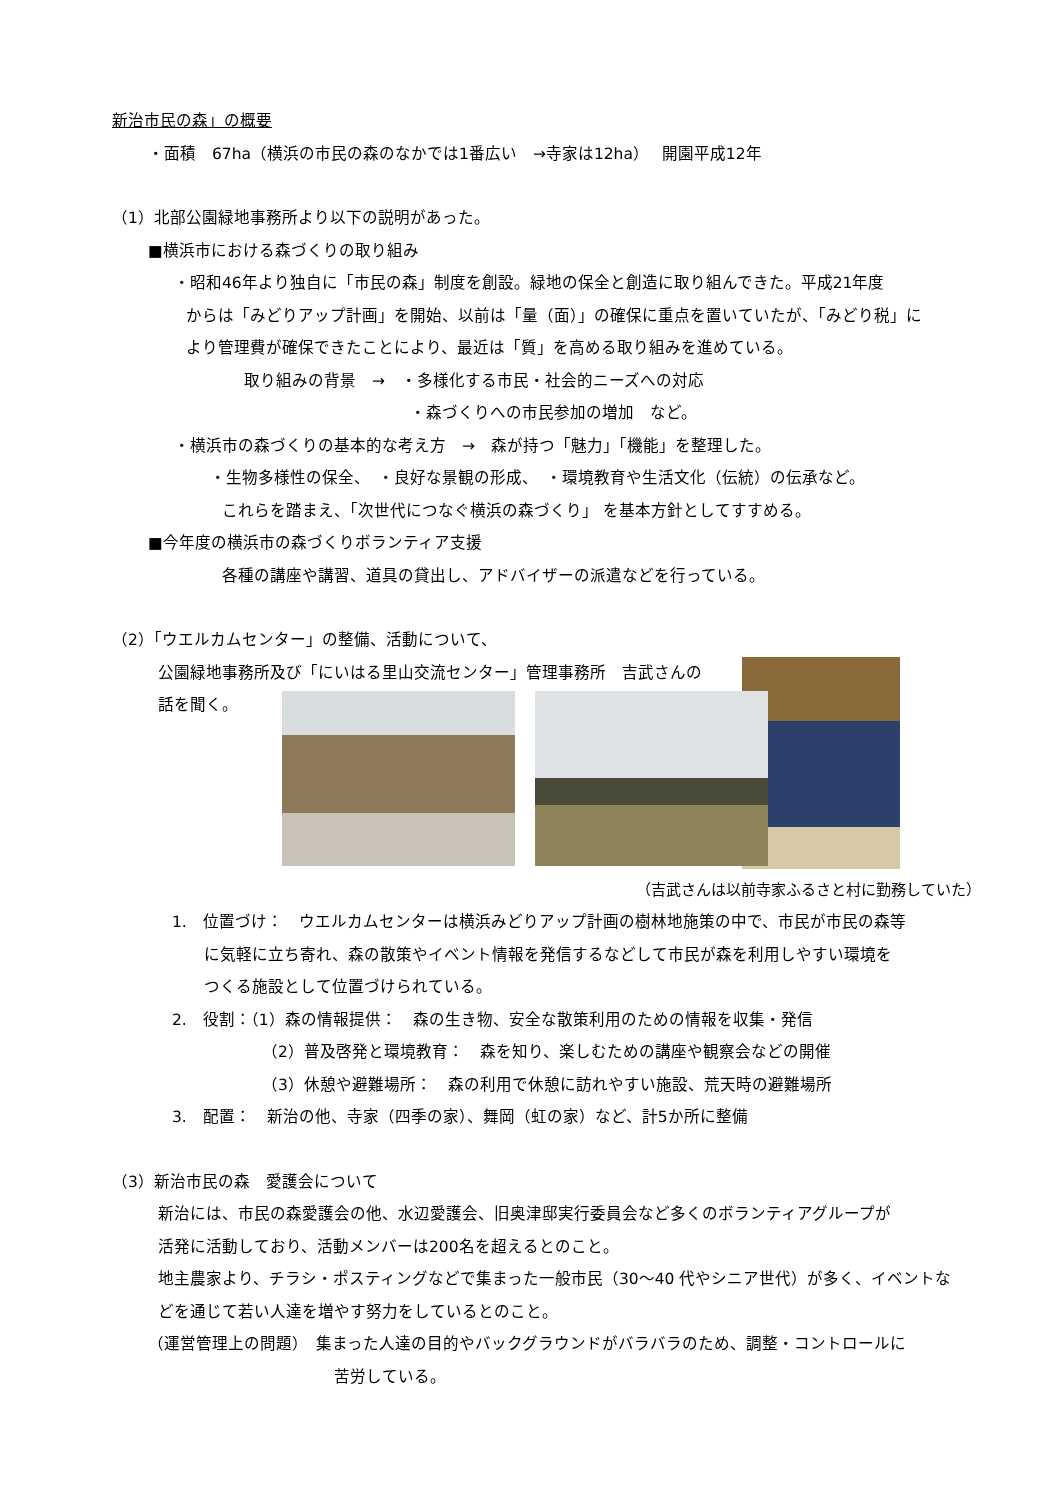新治市民の森」の概要
・面積　67ha（横浜の市民の森のなかでは1番広い　→寺家は12ha）　 開園平成12年
（1）北部公園緑地事務所より以下の説明があった。
■横浜市における森づくりの取り組み
・昭和46年より独自に「市民の森」制度を創設。緑地の保全と創造に取り組んできた。平成21年度
からは「みどりアップ計画」を開始、以前は「量（面）」の確保に重点を置いていたが、「みどり税」に
より管理費が確保できたことにより、最近は「質」を高める取り組みを進めている。
取り組みの背景　→　・多様化する市民・社会的ニーズへの対応
・森づくりへの市民参加の増加　など。
・横浜市の森づくりの基本的な考え方　→　森が持つ「魅力」「機能」を整理した。
・生物多様性の保全、　・良好な景観の形成、　・環境教育や生活文化（伝統）の伝承など。
これらを踏まえ、「次世代につなぐ横浜の森づくり」 を基本方針としてすすめる。
■今年度の横浜市の森づくりボランティア支援
各種の講座や講習、道具の貸出し、アドバイザーの派遣などを行っている。
（2）「ウエルカムセンター」の整備、活動について、
公園緑地事務所及び「にいはる里山交流センター」管理事務所　吉武さんの
話を聞く。
（吉武さんは以前寺家ふるさと村に勤務していた）
1.　位置づけ：　ウエルカムセンターは横浜みどりアップ計画の樹林地施策の中で、市民が市民の森等
に気軽に立ち寄れ、森の散策やイベント情報を発信するなどして市民が森を利用しやすい環境を
つくる施設として位置づけられている。
2.　役割：（1）森の情報提供：　森の生き物、安全な散策利用のための情報を収集・発信
（2）普及啓発と環境教育：　森を知り、楽しむための講座や観察会などの開催
（3）休憩や避難場所：　森の利用で休憩に訪れやすい施設、荒天時の避難場所
3.　配置：　新治の他、寺家（四季の家）、舞岡（虹の家）など、計5か所に整備
（3）新治市民の森　愛護会について
新治には、市民の森愛護会の他、水辺愛護会、旧奥津邸実行委員会など多くのボランティアグループが
活発に活動しており、活動メンバーは200名を超えるとのこと。
地主農家より、チラシ・ポスティングなどで集まった一般市民（30～40 代やシニア世代）が多く、イベントな
どを通じて若い人達を増やす努力をしているとのこと。
（運営管理上の問題）　集まった人達の目的やバックグラウンドがバラバラのため、調整・コントロールに
苦労している。